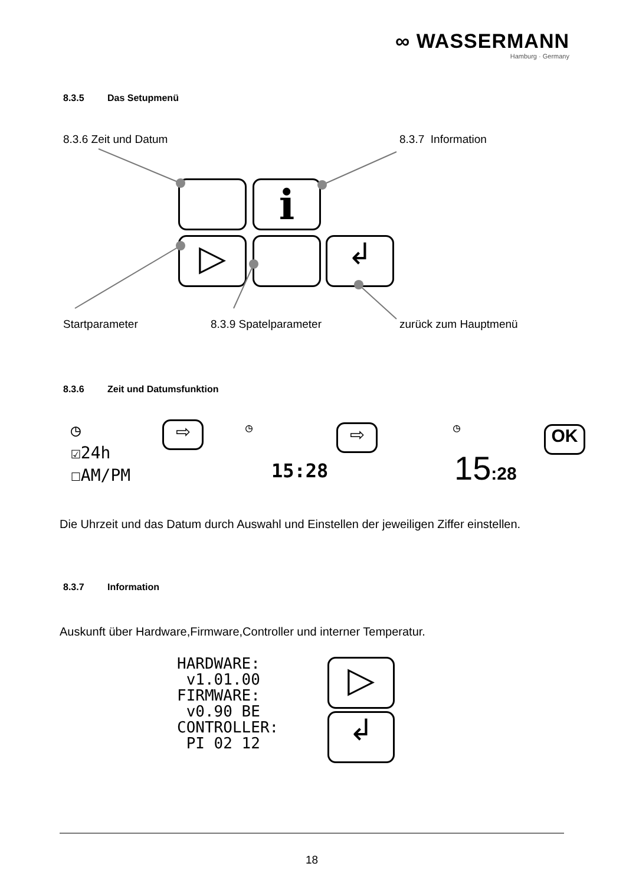∞ WASSERMANN
Hamburg · Germany
8.3.5 Das Setupmenü
8.3.6 Zeit und Datum 8.3.7 Information
i
▷ ↲
Startparameter 8.3.9 Spatelparameter zurück zum Hauptmenü
8.3.6 Zeit und Datumsfunktion
◷
☑24h
☐AM/PM
⇨ ◷ ⇨
15:28
◷ OK
15:28
Die Uhrzeit und das Datum durch Auswahl und Einstellen der jeweiligen Ziffer einstellen.
8.3.7 Information
Auskunft über Hardware,Firmware,Controller und interner Temperatur.
HARDWARE:
v1.01.00
FIRMWARE:
v0.90 BE
CONTROLLER:
PI 02 12
▷
↲
18